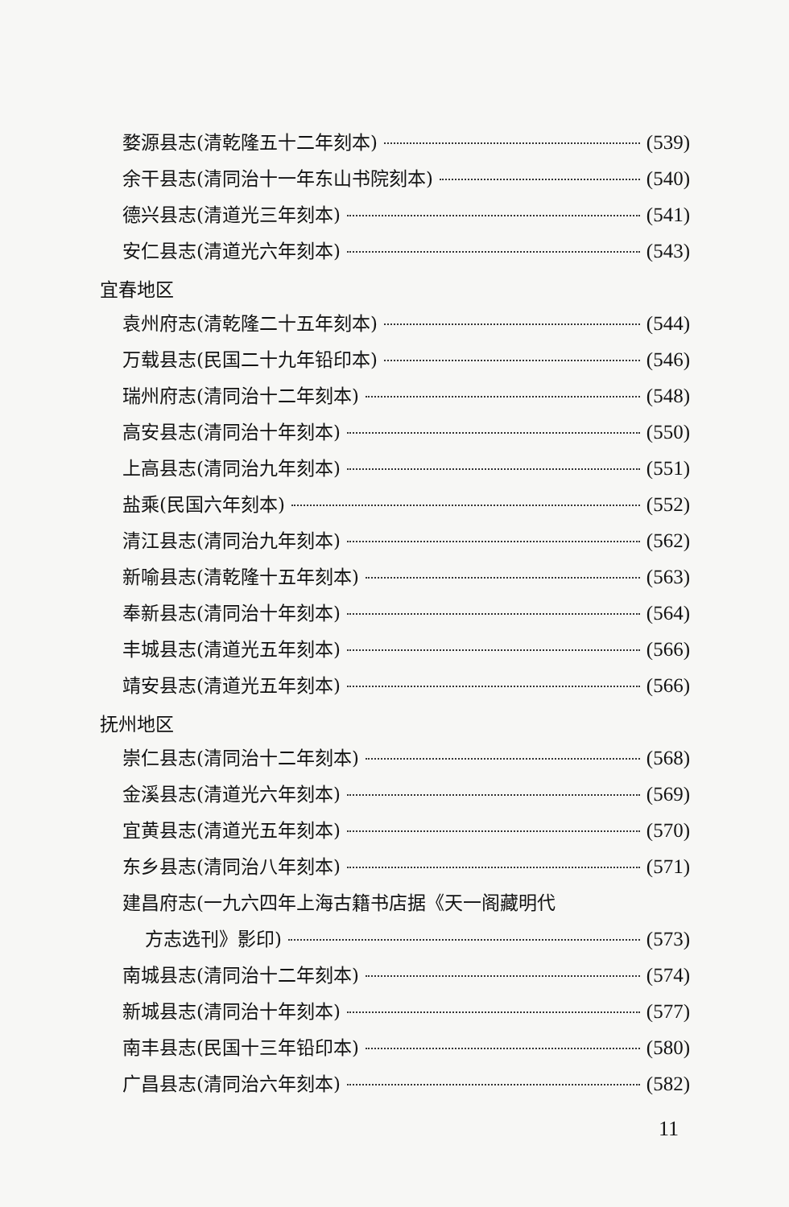婺源县志(清乾隆五十二年刻本) (539)
余干县志(清同治十一年东山书院刻本) (540)
德兴县志(清道光三年刻本) (541)
安仁县志(清道光六年刻本) (543)
宜春地区
袁州府志(清乾隆二十五年刻本) (544)
万载县志(民国二十九年铅印本) (546)
瑞州府志(清同治十二年刻本) (548)
高安县志(清同治十年刻本) (550)
上高县志(清同治九年刻本) (551)
盐乘(民国六年刻本) (552)
清江县志(清同治九年刻本) (562)
新喻县志(清乾隆十五年刻本) (563)
奉新县志(清同治十年刻本) (564)
丰城县志(清道光五年刻本) (566)
靖安县志(清道光五年刻本) (566)
抚州地区
崇仁县志(清同治十二年刻本) (568)
金溪县志(清道光六年刻本) (569)
宜黄县志(清道光五年刻本) (570)
东乡县志(清同治八年刻本) (571)
建昌府志(一九六四年上海古籍书店据《天一阁藏明代
方志选刊》影印) (573)
南城县志(清同治十二年刻本) (574)
新城县志(清同治十年刻本) (577)
南丰县志(民国十三年铅印本) (580)
广昌县志(清同治六年刻本) (582)
11